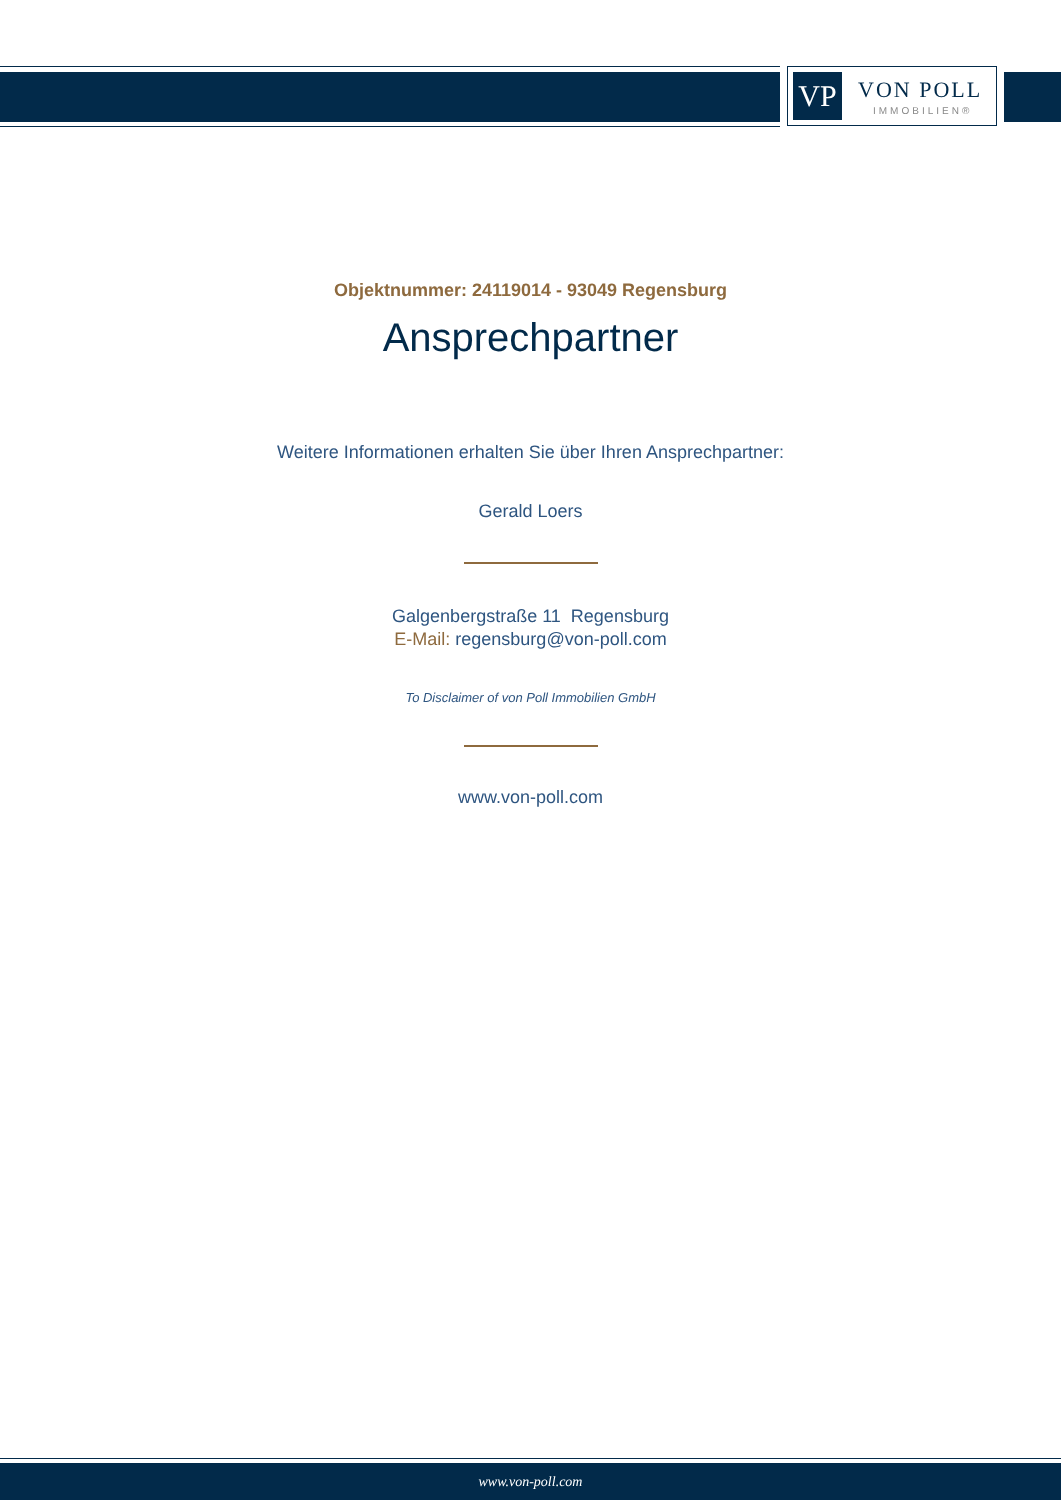VP VON POLL
IMMOBILIEN®
Objektnummer: 24119014 - 93049 Regensburg
Ansprechpartner
Weitere Informationen erhalten Sie über Ihren Ansprechpartner:
Gerald Loers
Galgenbergstraße 11 Regensburg
E-Mail: regensburg@von-poll.com
To Disclaimer of von Poll Immobilien GmbH
www.von-poll.com
www.von-poll.com